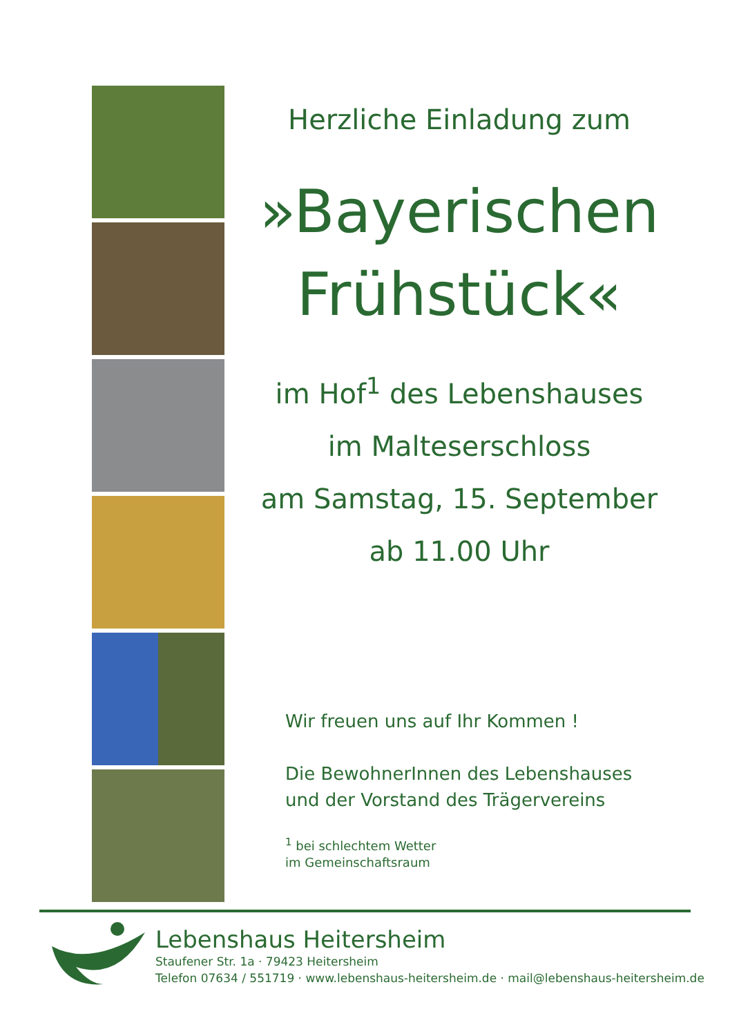Herzliche Einladung zum
»Bayerischen Frühstück«
im Hof<sup>1</sup> des Lebenshauses
im Malteserschloss
am Samstag, 15. September
ab 11.00 Uhr
Wir freuen uns auf Ihr Kommen !
Die BewohnerInnen des Lebenshauses
und der Vorstand des Trägervereins
<sup>1</sup> bei schlechtem Wetter
im Gemeinschaftsraum
Lebenshaus Heitersheim
Staufener Str. 1a · 79423 Heitersheim
Telefon 07634 / 551719 · www.lebenshaus-heitersheim.de · mail@lebenshaus-heitersheim.de